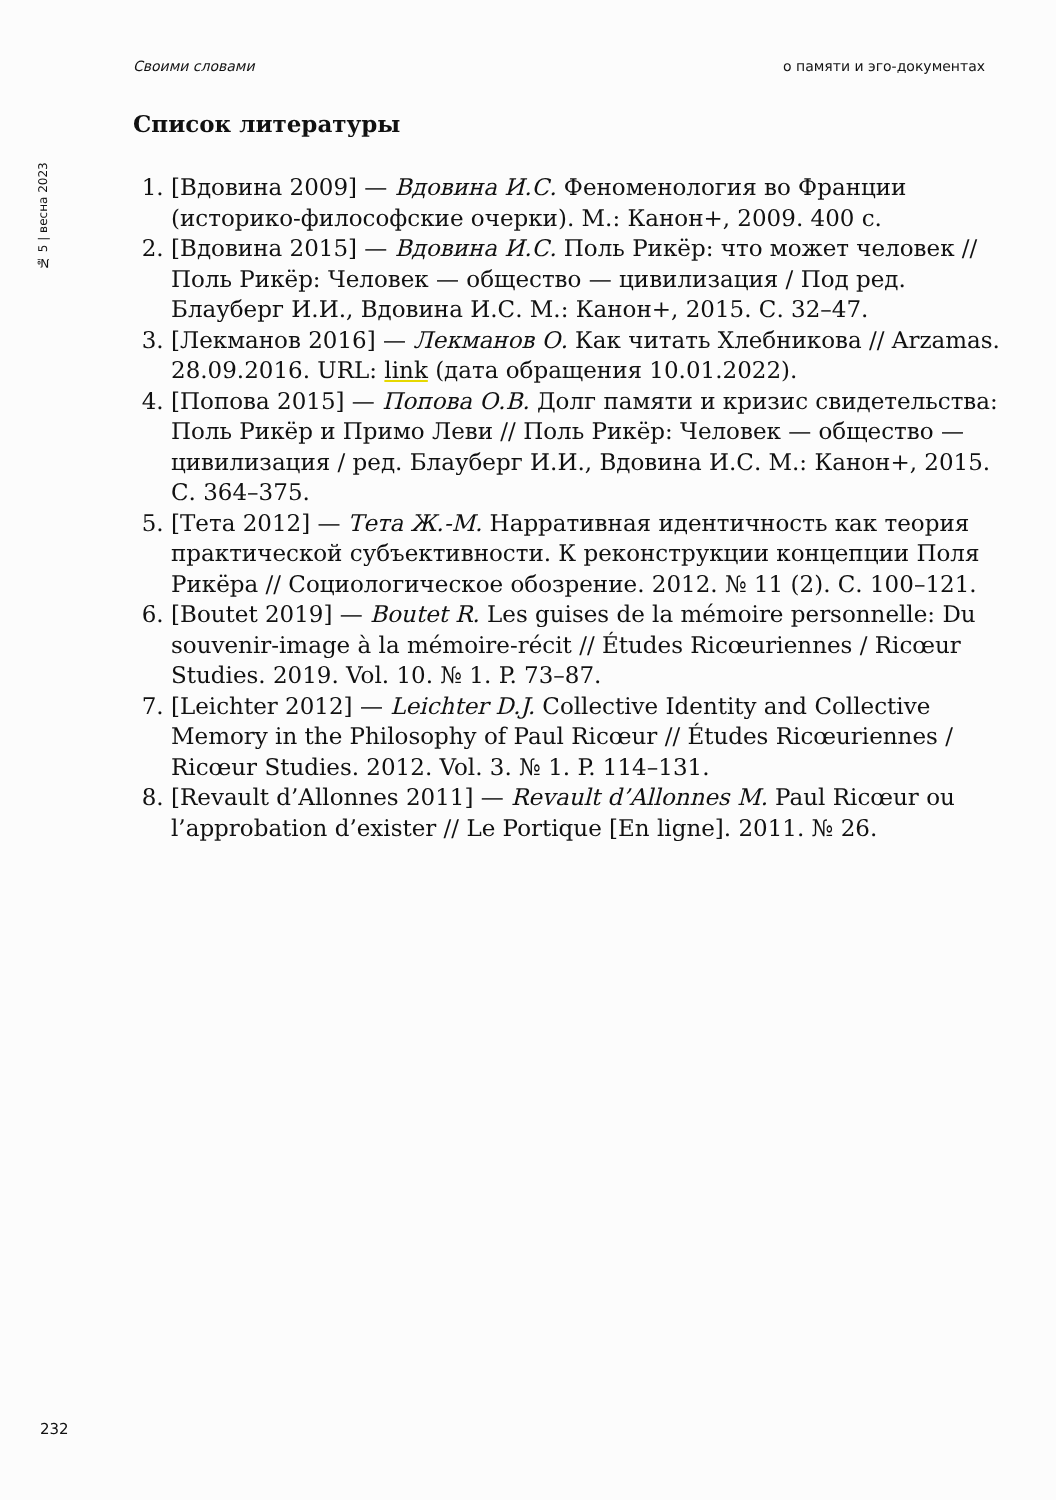Своими словами о памяти и эго-документах
№ 5 | весна 2023
Список литературы
1. [Вдовина 2009] — Вдовина И.С. Феноменология во Франции (историко-философские очерки). М.: Канон+, 2009. 400 с.
2. [Вдовина 2015] — Вдовина И.С. Поль Рикёр: что может человек // Поль Рикёр: Человек — общество — цивилизация / Под ред. Блауберг И.И., Вдовина И.С. М.: Канон+, 2015. С. 32–47.
3. [Лекманов 2016] — Лекманов О. Как читать Хлебникова // Arzamas. 28.09.2016. URL: link (дата обращения 10.01.2022).
4. [Попова 2015] — Попова О.В. Долг памяти и кризис свидетельства: Поль Рикёр и Примо Леви // Поль Рикёр: Человек — общество — цивилизация / ред. Блауберг И.И., Вдовина И.С. М.: Канон+, 2015. С. 364–375.
5. [Тета 2012] — Тета Ж.-М. Нарративная идентичность как теория практической субъективности. К реконструкции концепции Поля Рикёра // Социологическое обозрение. 2012. № 11 (2). С. 100–121.
6. [Boutet 2019] — Boutet R. Les guises de la mémoire personnelle: Du souvenir-image à la mémoire-récit // Études Ricœuriennes / Ricœur Studies. 2019. Vol. 10. № 1. P. 73–87.
7. [Leichter 2012] — Leichter D.J. Collective Identity and Collective Memory in the Philosophy of Paul Ricœur // Études Ricœuriennes / Ricœur Studies. 2012. Vol. 3. № 1. P. 114–131.
8. [Revault d’Allonnes 2011] — Revault d’Allonnes M. Paul Ricœur ou l’approbation d’exister // Le Portique [En ligne]. 2011. № 26.
232